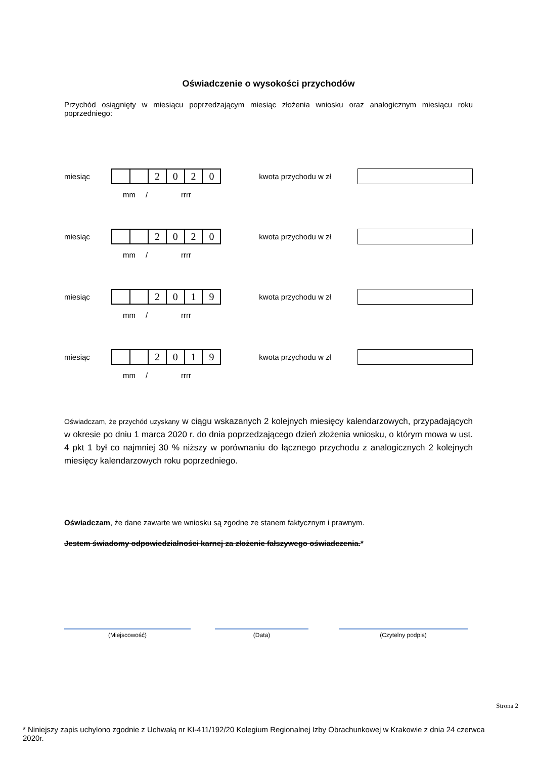Oświadczenie o wysokości przychodów
Przychód osiągnięty w miesiącu poprzedzającym miesiąc złożenia wniosku oraz analogicznym miesiącu roku poprzedniego:
miesiąc
| | | 2 | 0 | 2 | 0 |
kwota przychodu w zł
mm / rrrr
miesiąc
| | | 2 | 0 | 2 | 0 |
kwota przychodu w zł
mm / rrrr
miesiąc
| | | 2 | 0 | 1 | 9 |
kwota przychodu w zł
mm / rrrr
miesiąc
| | | 2 | 0 | 1 | 9 |
kwota przychodu w zł
mm / rrrr
Oświadczam, że przychód uzyskany w ciągu wskazanych 2 kolejnych miesięcy kalendarzowych, przypadających w okresie po dniu 1 marca 2020 r. do dnia poprzedzającego dzień złożenia wniosku, o którym mowa w ust. 4 pkt 1 był co najmniej 30 % niższy w porównaniu do łącznego przychodu z analogicznych 2 kolejnych miesięcy kalendarzowych roku poprzedniego.
Oświadczam, że dane zawarte we wniosku są zgodne ze stanem faktycznym i prawnym.
Jestem świadomy odpowiedzialności karnej za złożenie fałszywego oświadczenia.*
(Miejscowość) (Data) (Czytelny podpis)
Strona 2
* Niniejszy zapis uchylono zgodnie z Uchwałą nr KI-411/192/20 Kolegium Regionalnej Izby Obrachunkowej w Krakowie z dnia 24 czerwca 2020r.